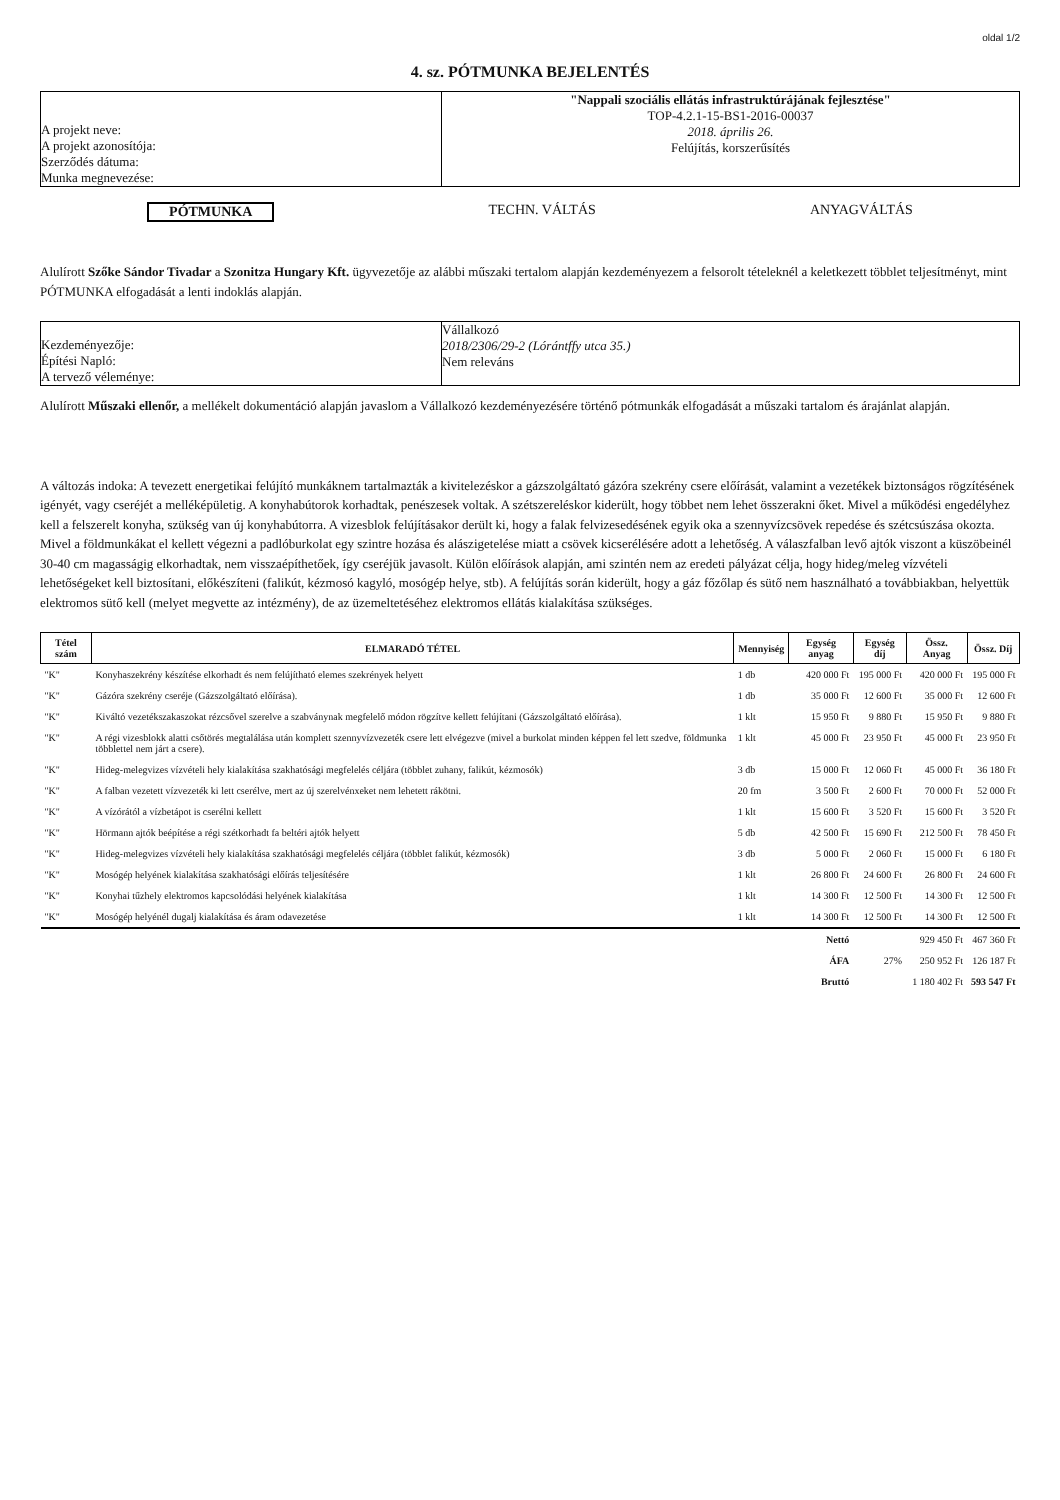oldal 1/2
4. sz. PÓTMUNKA BEJELENTÉS
A projekt neve:
A projekt azonosítója:
Szerződés dátuma:
Munka megnevezése:
"Nappali szociális ellátás infrastruktúrájának fejlesztése"
TOP-4.2.1-15-BS1-2016-00037
2018. április 26.
Felújítás, korszerűsítés
PÓTMUNKA TECHN. VÁLTÁS ANYAGVÁLTÁS
Alulírott Szőke Sándor Tivadar a Szonitza Hungary Kft. ügyvezetője az alábbi műszaki tertalom alapján kezdeményezem a felsorolt tételeknél a keletkezett többlet teljesítményt, mint PÓTMUNKA elfogadását a lenti indoklás alapján.
Kezdeményezője:
Építési Napló:
A tervező véleménye:
Vállalkozó
2018/2306/29-2 (Lórántffy utca 35.)
Nem releváns
Alulírott Műszaki ellenőr, a mellékelt dokumentáció alapján javaslom a Vállalkozó kezdeményezésére történő pótmunkák elfogadását a műszaki tartalom és árajánlat alapján.
A változás indoka: A tevezett energetikai felújító munkáknem tartalmazták a kivitelezéskor a gázszolgáltató gázóra szekrény csere előírását, valamint a vezetékek biztonságos rögzítésének igényét, vagy cseréjét a melléképületig. A konyhabútorok korhadtak, penészesek voltak. A szétszereléskor kiderült, hogy többet nem lehet összerakni őket. Mivel a működési engedélyhez kell a felszerelt konyha, szükség van új konyhabútorra. A vizesblok felújításakor derült ki, hogy a falak felvizesedésének egyik oka a szennyvízcsövek repedése és szétcsúszása okozta. Mivel a földmunkákat el kellett végezni a padlóburkolat egy szintre hozása és alászigetelése miatt a csövek kicserélésére adott a lehetőség. A válaszfalban levő ajtók viszont a küszöbeinél 30-40 cm magasságig elkorhadtak, nem visszaépíthetőek, így cseréjük javasolt. Külön előírások alapján, ami szintén nem az eredeti pályázat célja, hogy hideg/meleg vízvételi lehetőségeket kell biztosítani, előkészíteni (falikút, kézmosó kagyló, mosógép helye, stb). A felújítás során kiderült, hogy a gáz főzőlap és sütő nem használható a továbbiakban, helyettük elektromos sütő kell (melyet megvette az intézmény), de az üzemeltetéséhez elektromos ellátás kialakítása szükséges.
| Tétel szám | ELMARADÓ TÉTEL | Mennyiség | Egység anyag | Egység díj | Össz. Anyag | Össz. Díj |
| --- | --- | --- | --- | --- | --- | --- |
| "K" | Konyhaszekrény készítése elkorhadt és nem felújítható elemes szekrények helyett | 1 db | 420 000 Ft | 195 000 Ft | 420 000 Ft | 195 000 Ft |
| "K" | Gázóra szekrény cseréje (Gázszolgáltató előírása). | 1 db | 35 000 Ft | 12 600 Ft | 35 000 Ft | 12 600 Ft |
| "K" | Kiváltó vezetékszakaszokat rézcsővel szerelve a szabványnak megfelelő módon rögzítve kellett felújítani (Gázszolgáltató előírása). | 1 klt | 15 950 Ft | 9 880 Ft | 15 950 Ft | 9 880 Ft |
| "K" | A régi vizesblokk alatti csőtörés megtalálása után komplett szennyvízvezeték csere lett elvégezve (mivel a burkolat minden képpen fel lett szedve, földmunka többlettel nem járt a csere). | 1 klt | 45 000 Ft | 23 950 Ft | 45 000 Ft | 23 950 Ft |
| "K" | Hideg-melegvizes vízvételi hely kialakítása szakhatósági megfelelés céljára (többlet zuhany, falikút, kézmosók) | 3 db | 15 000 Ft | 12 060 Ft | 45 000 Ft | 36 180 Ft |
| "K" | A falban vezetett vízvezeték ki lett cserélve, mert az új szerelvénxeket nem lehetett rákötni. | 20 fm | 3 500 Ft | 2 600 Ft | 70 000 Ft | 52 000 Ft |
| "K" | A vízórától a vízbetápot is cserélni kellett | 1 klt | 15 600 Ft | 3 520 Ft | 15 600 Ft | 3 520 Ft |
| "K" | Hörmann ajtók beépítése a régi szétkorhadt fa beltéri ajtók helyett | 5 db | 42 500 Ft | 15 690 Ft | 212 500 Ft | 78 450 Ft |
| "K" | Hideg-melegvizes vízvételi hely kialakítása szakhatósági megfelelés céljára (többlet falikút, kézmosók) | 3 db | 5 000 Ft | 2 060 Ft | 15 000 Ft | 6 180 Ft |
| "K" | Mosógép helyének kialakítása szakhatósági előírás teljesítésére | 1 klt | 26 800 Ft | 24 600 Ft | 26 800 Ft | 24 600 Ft |
| "K" | Konyhai tűzhely elektromos kapcsolódási helyének kialakítása | 1 klt | 14 300 Ft | 12 500 Ft | 14 300 Ft | 12 500 Ft |
| "K" | Mosógép helyénél dugalj kialakítása és áram odavezetése | 1 klt | 14 300 Ft | 12 500 Ft | 14 300 Ft | 12 500 Ft |
| | | | Nettó | | 929 450 Ft | 467 360 Ft |
| | | | ÁFA | 27% | 250 952 Ft | 126 187 Ft |
| | | | Bruttó | | 1 180 402 Ft | 593 547 Ft |